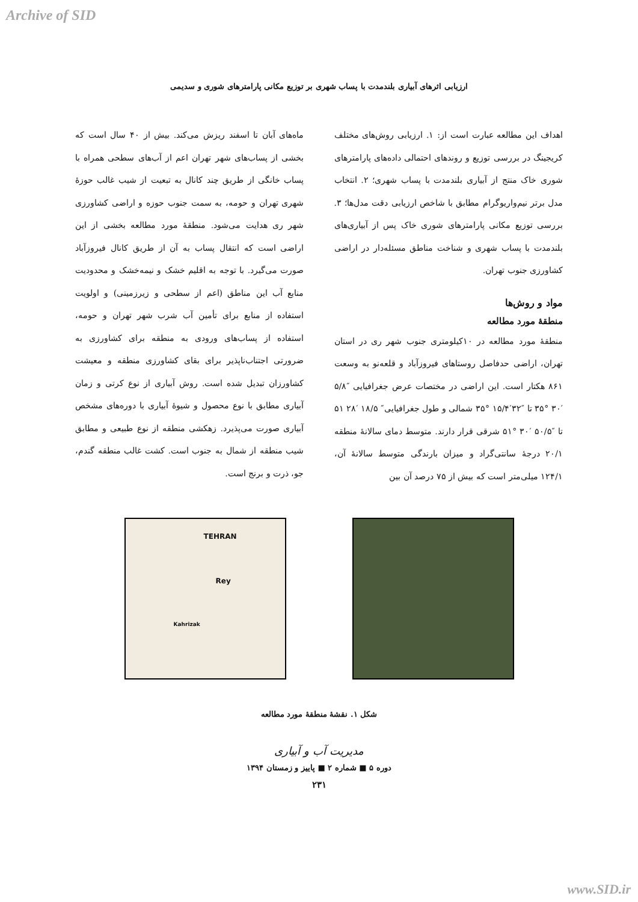Archive of SID
ارزیابی اثرهای آبیاری بلندمدت با پساب شهری بر توزیع مکانی پارامترهای شوری و سدیمی
اهداف این مطالعه عبارت است از: ۱. ارزیابی روش‌های مختلف کریجینگ در بررسی توزیع و روندهای احتمالی داده‌های پارامترهای شوری خاک منتج از آبیاری بلندمدت با پساب شهری؛ ۲. انتخاب مدل برتر نیم‌واریوگرام مطابق با شاخص ارزیابی دقت مدل‌ها؛ ۳. بررسی توزیع مکانی پارامترهای شوری خاک پس از آبیاری‌های بلندمدت با پساب شهری و شناخت مناطق مسئله‌دار در اراضی کشاورزی جنوب تهران.
مواد و روش‌ها
منطقهٔ مورد مطالعه
منطقهٔ مورد مطالعه در ۱۰کیلومتری جنوب شهر ری در استان تهران، اراضی حدفاصل روستاهای فیروزآباد و قلعه‌نو به وسعت ۸۶۱ هکتار است. این اراضی در مختصات عرض جغرافیایی ″۵/۸ ′۳۰ °۳۵ تا ″۳۲′۱۵/۴ °۳۵ شمالی و طول جغرافیایی″ ۱۸/۵ ′۲۸ ۵۱ تا ″۵۰/۵ ′۳۰ °۵۱ شرقی قرار دارند. متوسط دمای سالانهٔ منطقه ۲۰/۱ درجهٔ سانتی‌گراد و میزان بارندگی متوسط سالانهٔ آن، ۱۲۴/۱ میلی‌متر است که بیش از ۷۵ درصد آن بین
ماه‌های آبان تا اسفند ریزش می‌کند. بیش از ۴۰ سال است که بخشی از پساب‌های شهر تهران اعم از آب‌های سطحی همراه با پساب خانگی از طریق چند کانال به تبعیت از شیب غالب حوزهٔ شهری تهران و حومه، به سمت جنوب حوزه و اراضی کشاورزی شهر ری هدایت می‌شود. منطقهٔ مورد مطالعه بخشی از این اراضی است که انتقال پساب به آن از طریق کانال فیروزآباد صورت می‌گیرد. با توجه به اقلیم خشک و نیمه‌خشک و محدودیت منابع آب این مناطق (اعم از سطحی و زیرزمینی) و اولویت استفاده از منابع برای تأمین آب شرب شهر تهران و حومه، استفاده از پساب‌های ورودی به منطقه برای کشاورزی به ضرورتی اجتناب‌ناپذیر برای بقای کشاورزی منطقه و معیشت کشاورزان تبدیل شده است. روش آبیاری از نوع کرتی و زمان آبیاری مطابق با نوع محصول و شیوهٔ آبیاری با دوره‌های مشخص آبیاری صورت می‌پذیرد. زهکشی منطقه از نوع طبیعی و مطابق شیب منطقه از شمال به جنوب است. کشت غالب منطقه گندم، جو، ذرت و برنج است.
TEHRAN
Rey
Kahrizak
شکل ۱. نقشهٔ منطقهٔ مورد مطالعه
مدیریت آب و آبیاری
دوره ۵ ■ شماره ۲ ■ پاییز و زمستان ۱۳۹۴
۲۳۱
www.SID.ir